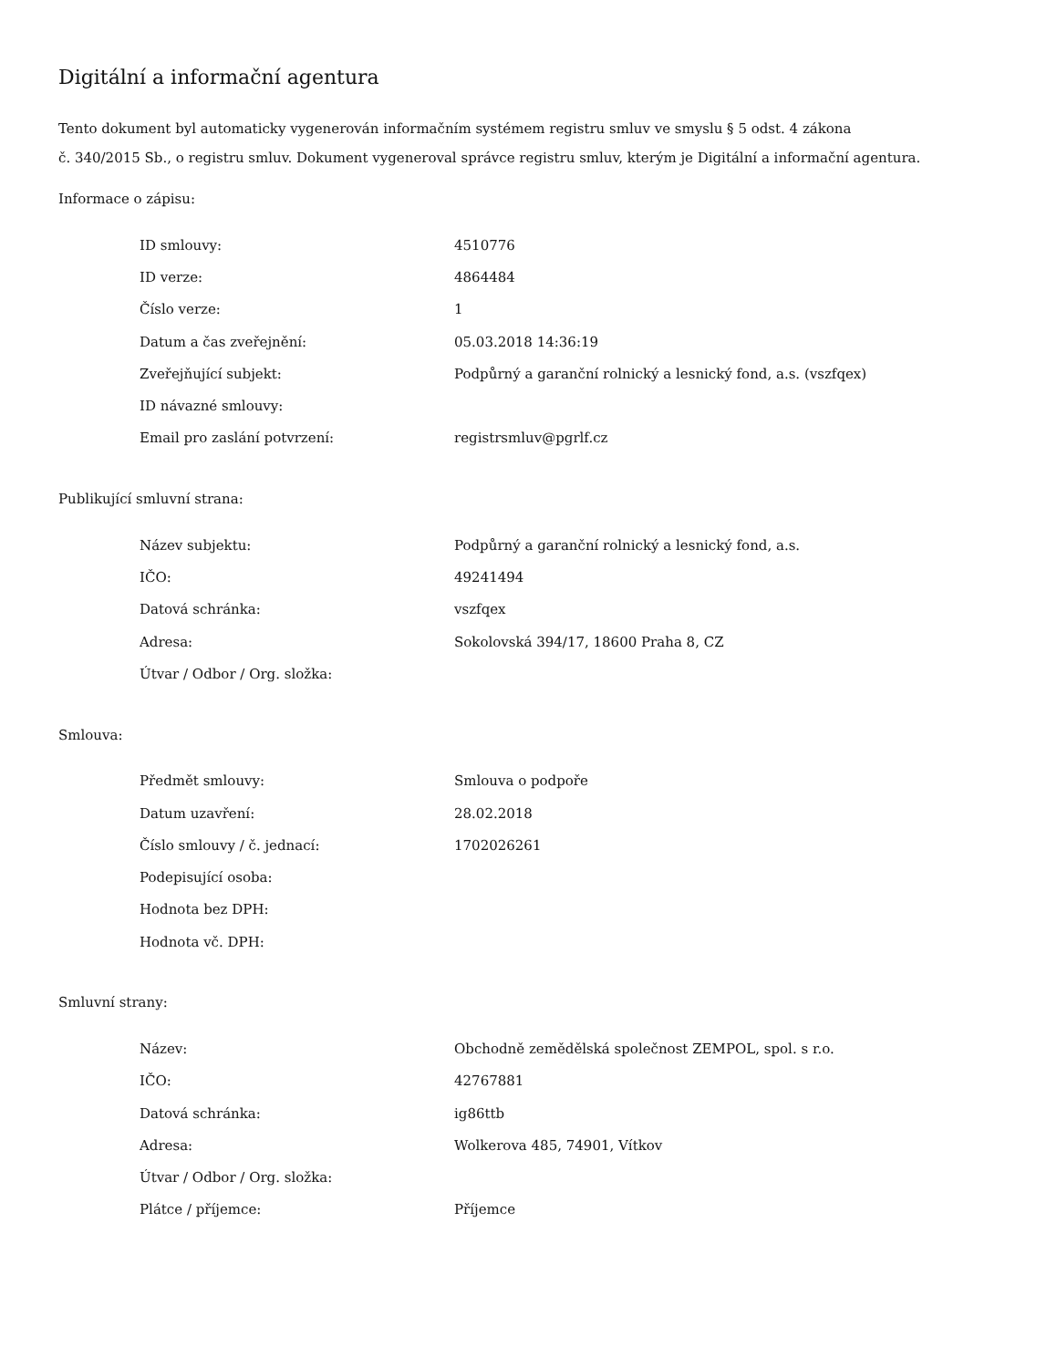Digitální a informační agentura
Tento dokument byl automaticky vygenerován informačním systémem registru smluv ve smyslu § 5 odst. 4 zákona
č. 340/2015 Sb., o registru smluv. Dokument vygeneroval správce registru smluv, kterým je Digitální a informační agentura.
Informace o zápisu:
| ID smlouvy: | 4510776 |
| ID verze: | 4864484 |
| Číslo verze: | 1 |
| Datum a čas zveřejnění: | 05.03.2018 14:36:19 |
| Zveřejňující subjekt: | Podpůrný a garanční rolnický a lesnický fond, a.s. (vszfqex) |
| ID návazné smlouvy: | |
| Email pro zaslání potvrzení: | registrsmluv@pgrlf.cz |
Publikující smluvní strana:
| Název subjektu: | Podpůrný a garanční rolnický a lesnický fond, a.s. |
| IČO: | 49241494 |
| Datová schránka: | vszfqex |
| Adresa: | Sokolovská 394/17, 18600 Praha 8, CZ |
| Útvar / Odbor / Org. složka: | |
Smlouva:
| Předmět smlouvy: | Smlouva o podpoře |
| Datum uzavření: | 28.02.2018 |
| Číslo smlouvy / č. jednací: | 1702026261 |
| Podepisující osoba: | |
| Hodnota bez DPH: | |
| Hodnota vč. DPH: | |
Smluvní strany:
| Název: | Obchodně zemědělská společnost ZEMPOL, spol. s r.o. |
| IČO: | 42767881 |
| Datová schránka: | ig86ttb |
| Adresa: | Wolkerova 485, 74901, Vítkov |
| Útvar / Odbor / Org. složka: | |
| Plátce / příjemce: | Příjemce |